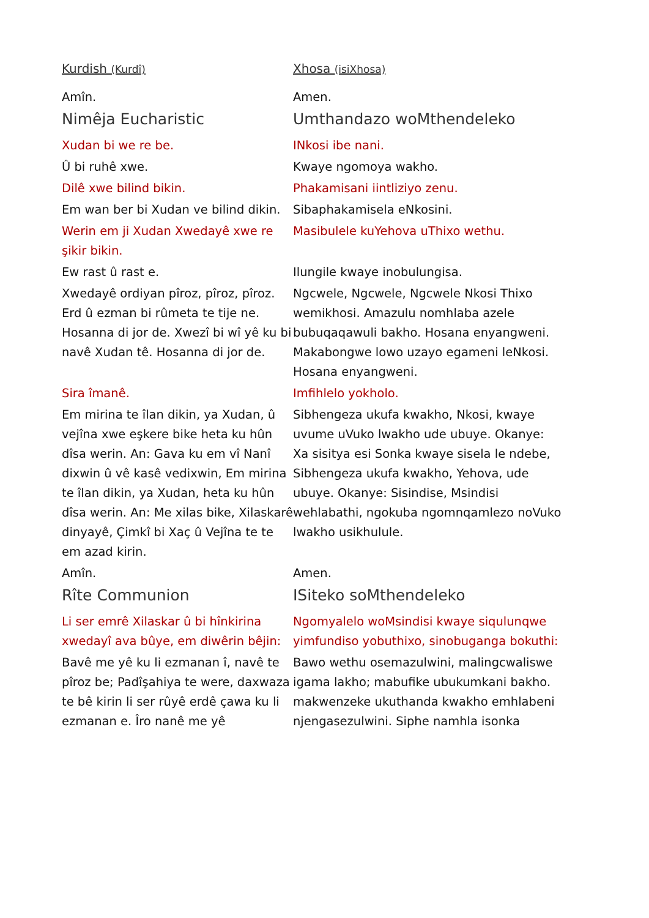| Kurdish (Kurdî) | Xhosa (isiXhosa) |
| Amîn. | Amen. |
| Nimêja Eucharistic | Umthandazo woMthendeleko |
| Xudan bi we re be. | INkosi ibe nani. |
| Û bi ruhê xwe. | Kwaye ngomoya wakho. |
| Dilê xwe bilind bikin. | Phakamisani iintliziyo zenu. |
| Em wan ber bi Xudan ve bilind dikin. | Sibaphakamisela eNkosini. |
| Werin em ji Xudan Xwedayê xwe re şikir bikin. | Masibulele kuYehova uThixo wethu. |
| Ew rast û rast e. | Ilungile kwaye inobulungisa. |
| Xwedayê ordiyan pîroz, pîroz, pîroz. Erd û ezman bi rûmeta te tije ne. Hosanna di jor de. Xwezî bi wî yê ku bi navê Xudan tê. Hosanna di jor de. | Ngcwele, Ngcwele, Ngcwele Nkosi Thixo wemikhosi. Amazulu nomhlaba azele bubuqaqawuli bakho. Hosana enyangweni. Makabongwe lowo uzayo egameni leNkosi. Hosana enyangweni. |
| Sira îmanê. | Imfihlelo yokholo. |
| Em mirina te îlan dikin, ya Xudan, û vejîna xwe eşkere bike heta ku hûn dîsa werin. An: Gava ku em vî Nanî dixwin û vê kasê vedixwin, Em mirina te îlan dikin, ya Xudan, heta ku hûn dîsa werin. An: Me xilas bike, Xilaskarê dinyayê, Çimkî bi Xaç û Vejîna te te em azad kirin. | Sibhengeza ukufa kwakho, Nkosi, kwaye uvume uVuko lwakho ude ubuye. Okanye: Xa sisitya esi Sonka kwaye sisela le ndebe, Sibhengeza ukufa kwakho, Yehova, ude ubuye. Okanye: Sisindise, Msindisi wehlabathi, ngokuba ngomnqamlezo noVuko lwakho usikhulule. |
| Amîn. | Amen. |
| Rîte Communion | ISiteko soMthendeleko |
| Li ser emrê Xilaskar û bi hînkirina xwedayî ava bûye, em diwêrin bêjin: | Ngomyalelo woMsindisi kwaye siqulunqwe yimfundiso yobuthixo, sinobuganga bokuthi: |
| Bavê me yê ku li ezmanan î, navê te pîroz be; Padîşahiya te were, daxwaza te bê kirin li ser rûyê erdê çawa ku li ezmanan e. Îro nanê me yê | Bawo wethu osemazulwini, malingcwaliswe igama lakho; mabufike ubukumkani bakho. makwenzeke ukuthanda kwakho emhlabeni njengasezulwini. Siphe namhla isonka |